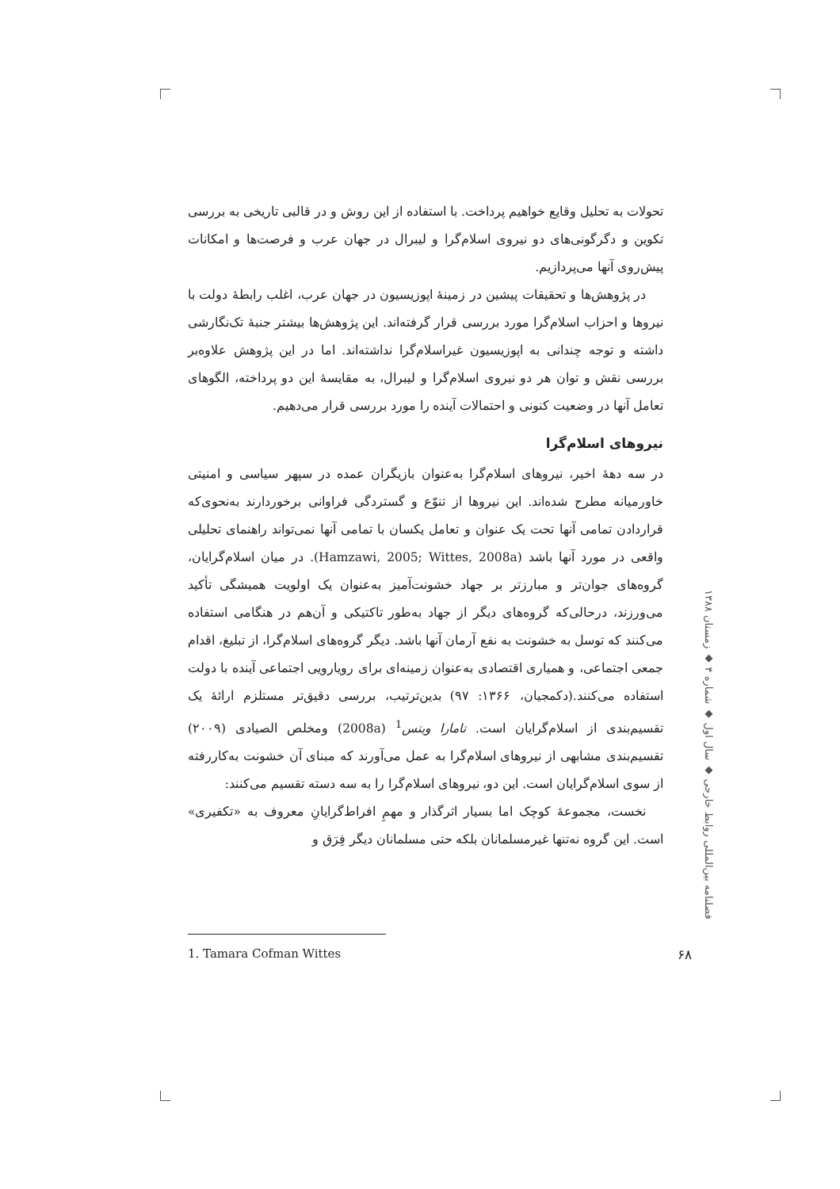تحولات به تحلیل وقایع خواهیم پرداخت. با استفاده از این روش و در قالبی تاریخی به بررسی تکوین و دگرگونی‌های دو نیروی اسلام‌گرا و لیبرال در جهان عرب و فرصت‌ها و امکانات پیش‌روی آنها می‌پردازیم.
در پژوهش‌ها و تحقیقات پیشین در زمینهٔ اپوزیسیون در جهان عرب، اغلب رابطهٔ دولت با نیروها و احزاب اسلام‌گرا مورد بررسی قرار گرفته‌اند. این پژوهش‌ها بیشتر جنبهٔ تک‌نگارشی داشته و توجه چندانی به اپوزیسیون غیراسلام‌گرا نداشته‌اند. اما در این پژوهش علاوه‌بر بررسی نقش و توان هر دو نیروی اسلام‌گرا و لیبرال، به مقایسهٔ این دو پرداخته، الگوهای تعامل آنها در وضعیت کنونی و احتمالات آینده را مورد بررسی قرار می‌دهیم.
نیروهای اسلام‌گرا
در سه دههٔ اخیر، نیروهای اسلام‌گرا به‌عنوان بازیگران عمده در سپهر سیاسی و امنیتی خاورمیانه مطرح شده‌اند. این نیروها از تنوّع و گستردگی فراوانی برخوردارند به‌نحوی‌که قراردادن تمامی آنها تحت یک عنوان و تعامل یکسان با تمامی آنها نمی‌تواند راهنمای تحلیلی واقعی در مورد آنها باشد (Hamzawi, 2005; Wittes, 2008a). در میان اسلام‌گرایان، گروه‌های جوان‌تر و مبارزتر بر جهاد خشونت‌آمیز به‌عنوان یک اولویت همیشگی تأکید می‌ورزند، درحالی‌که گروه‌های دیگر از جهاد به‌طور تاکتیکی و آن‌هم در هنگامی استفاده می‌کنند که توسل به خشونت به نفع آرمان آنها باشد. دیگر گروه‌های اسلام‌گرا، از تبلیغ، اقدام جمعی اجتماعی، و همیاری اقتصادی به‌عنوان زمینه‌ای برای رویارویی اجتماعی آینده با دولت استفاده می‌کنند.(دکمجیان، ۱۳۶۶: ۹۷) بدین‌ترتیب، بررسی دقیق‌تر مستلزم ارائهٔ یک تقسیم‌بندی از اسلام‌گرایان است. تامارا ویتس<sup>1</sup> (2008a) ومخلص الصیادی (۲۰۰۹) تقسیم‌بندی مشابهی از نیروهای اسلام‌گرا به عمل می‌آورند که مبنای آن خشونت به‌کاررفته از سوی اسلام‌گرایان است. این دو، نیروهای اسلام‌گرا را به سه دسته تقسیم می‌کنند:
نخست، مجموعهٔ کوچک اما بسیار اثرگذار و مهمِ افراط‌گرایانِ معروف به «تکفیری» است. این گروه نه‌تنها غیرمسلمانان بلکه حتی مسلمانان دیگر فِرَق و
فصلنامه بین‌المللی روابط خارجی ◆ سال اول ◆ شماره ۴ ◆ زمستان ۱۳۸۸
1. Tamara Cofman Wittes
۶۸